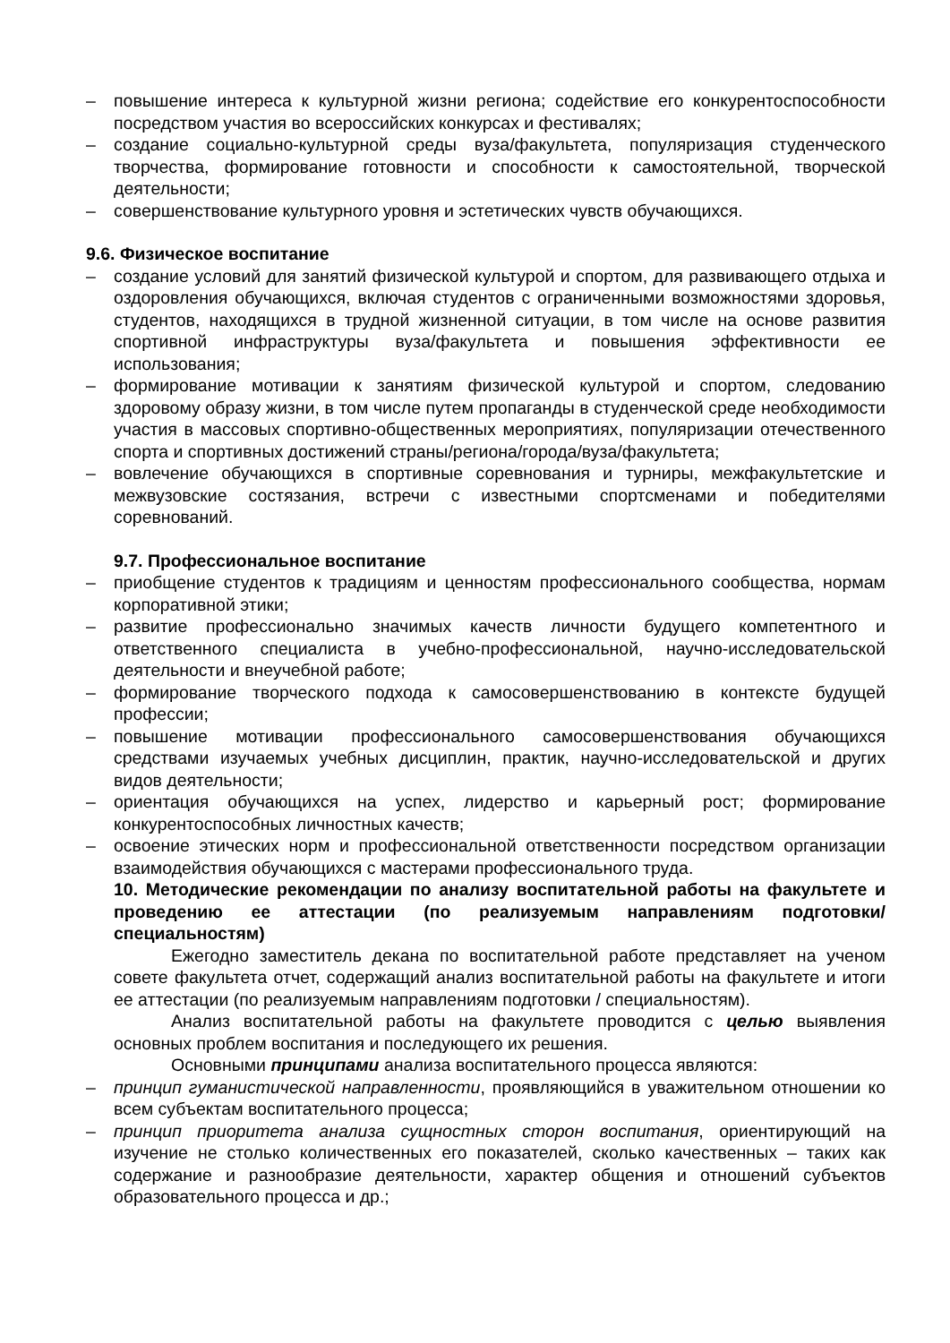– повышение интереса к культурной жизни региона; содействие его конкурентоспособности посредством участия во всероссийских конкурсах и фестивалях;
– создание социально-культурной среды вуза/факультета, популяризация студенческого творчества, формирование готовности и способности к самостоятельной, творческой деятельности;
– совершенствование культурного уровня и эстетических чувств обучающихся.
9.6. Физическое воспитание
– создание условий для занятий физической культурой и спортом, для развивающего отдыха и оздоровления обучающихся, включая студентов с ограниченными возможностями здоровья, студентов, находящихся в трудной жизненной ситуации, в том числе на основе развития спортивной инфраструктуры вуза/факультета и повышения эффективности ее использования;
– формирование мотивации к занятиям физической культурой и спортом, следованию здоровому образу жизни, в том числе путем пропаганды в студенческой среде необходимости участия в массовых спортивно-общественных мероприятиях, популяризации отечественного спорта и спортивных достижений страны/региона/города/вуза/факультета;
– вовлечение обучающихся в спортивные соревнования и турниры, межфакультетские и межвузовские состязания, встречи с известными спортсменами и победителями соревнований.
9.7. Профессиональное воспитание
– приобщение студентов к традициям и ценностям профессионального сообщества, нормам корпоративной этики;
– развитие профессионально значимых качеств личности будущего компетентного и ответственного специалиста в учебно-профессиональной, научно-исследовательской деятельности и внеучебной работе;
– формирование творческого подхода к самосовершенствованию в контексте будущей профессии;
– повышение мотивации профессионального самосовершенствования обучающихся средствами изучаемых учебных дисциплин, практик, научно-исследовательской и других видов деятельности;
– ориентация обучающихся на успех, лидерство и карьерный рост; формирование конкурентоспособных личностных качеств;
– освоение этических норм и профессиональной ответственности посредством организации взаимодействия обучающихся с мастерами профессионального труда.
10. Методические рекомендации по анализу воспитательной работы на факультете и проведению ее аттестации (по реализуемым направлениям подготовки/специальностям)
Ежегодно заместитель декана по воспитательной работе представляет на ученом совете факультета отчет, содержащий анализ воспитательной работы на факультете и итоги ее аттестации (по реализуемым направлениям подготовки / специальностям).
Анализ воспитательной работы на факультете проводится с целью выявления основных проблем воспитания и последующего их решения.
Основными принципами анализа воспитательного процесса являются:
– принцип гуманистической направленности, проявляющийся в уважительном отношении ко всем субъектам воспитательного процесса;
– принцип приоритета анализа сущностных сторон воспитания, ориентирующий на изучение не столько количественных его показателей, сколько качественных – таких как содержание и разнообразие деятельности, характер общения и отношений субъектов образовательного процесса и др.;